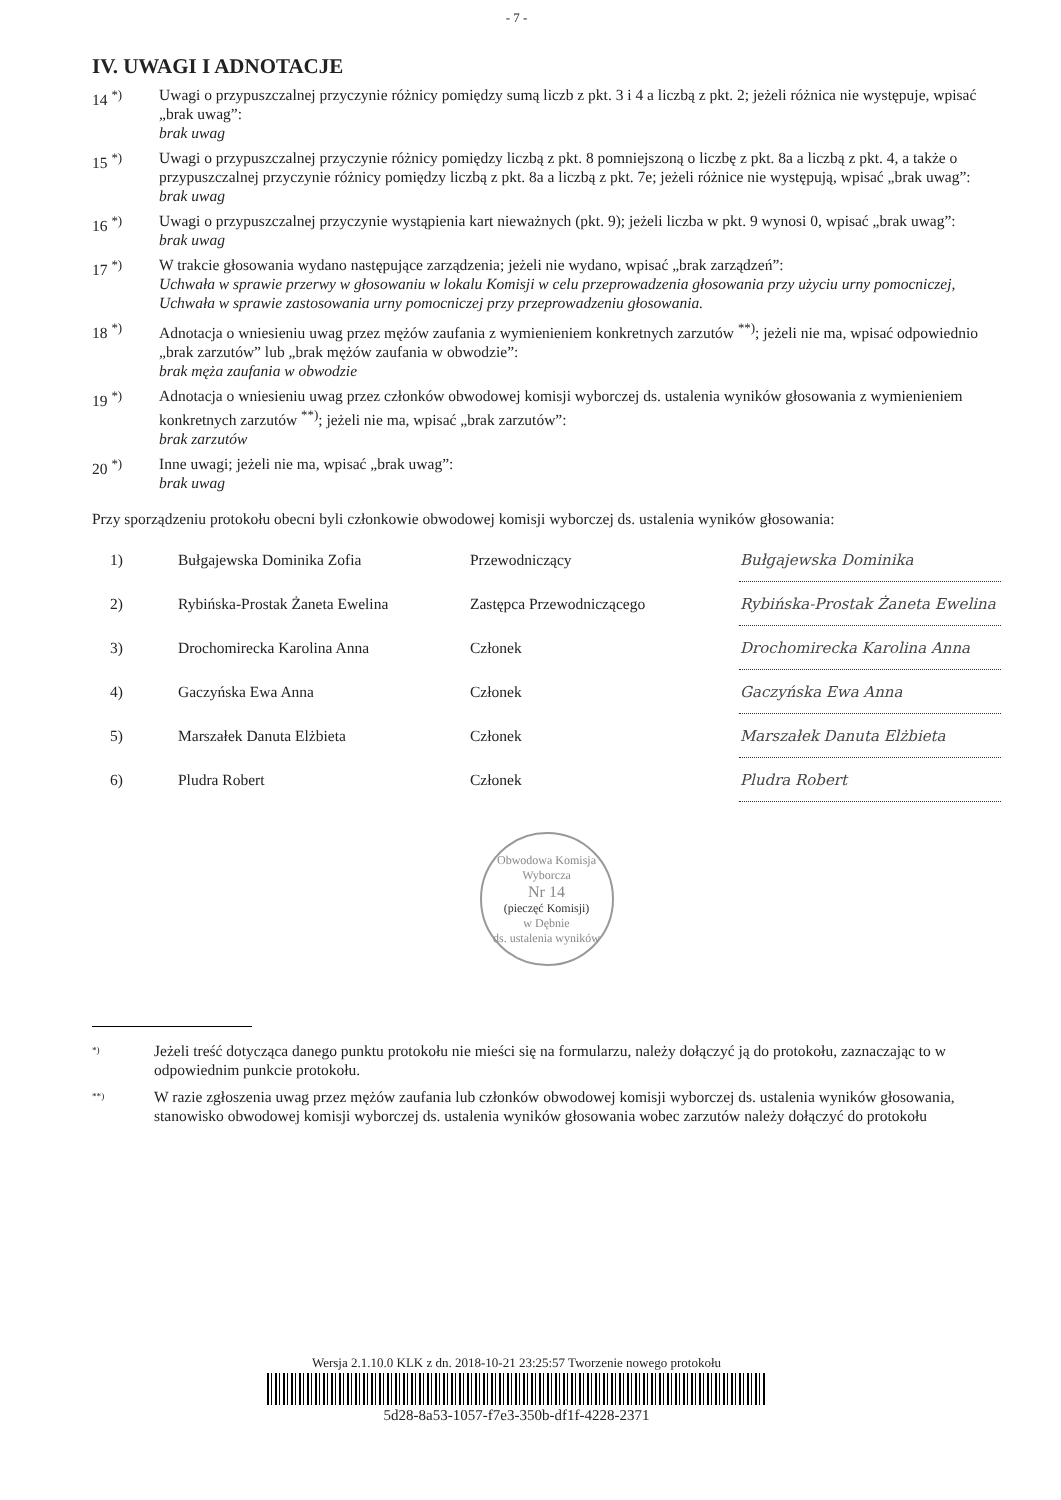- 7 -
IV. UWAGI I ADNOTACJE
14 <sup>*)</sup> Uwagi o przypuszczalnej przyczynie różnicy pomiędzy sumą liczb z pkt. 3 i 4 a liczbą z pkt. 2; jeżeli różnica nie występuje, wpisać „brak uwag”:
brak uwag
15 <sup>*)</sup> Uwagi o przypuszczalnej przyczynie różnicy pomiędzy liczbą z pkt. 8 pomniejszoną o liczbę z pkt. 8a a liczbą z pkt. 4, a także o przypuszczalnej przyczynie różnicy pomiędzy liczbą z pkt. 8a a liczbą z pkt. 7e; jeżeli różnice nie występują, wpisać „brak uwag”:
brak uwag
16 <sup>*)</sup> Uwagi o przypuszczalnej przyczynie wystąpienia kart nieważnych (pkt. 9); jeżeli liczba w pkt. 9 wynosi 0, wpisać „brak uwag”:
brak uwag
17 <sup>*)</sup> W trakcie głosowania wydano następujące zarządzenia; jeżeli nie wydano, wpisać „brak zarządzeń”:
Uchwała w sprawie przerwy w głosowaniu w lokalu Komisji w celu przeprowadzenia głosowania przy użyciu urny pomocniczej, Uchwała w sprawie zastosowania urny pomocniczej przy przeprowadzeniu głosowania.
18 <sup>*)</sup> Adnotacja o wniesieniu uwag przez mężów zaufania z wymienieniem konkretnych zarzutów <sup>**)</sup>; jeżeli nie ma, wpisać odpowiednio „brak zarzutów” lub „brak mężów zaufania w obwodzie”:
brak męża zaufania w obwodzie
19 <sup>*)</sup> Adnotacja o wniesieniu uwag przez członków obwodowej komisji wyborczej ds. ustalenia wyników głosowania z wymienieniem konkretnych zarzutów <sup>**)</sup>; jeżeli nie ma, wpisać „brak zarzutów”:
brak zarzutów
20 <sup>*)</sup> Inne uwagi; jeżeli nie ma, wpisać „brak uwag”:
brak uwag
Przy sporządzeniu protokołu obecni byli członkowie obwodowej komisji wyborczej ds. ustalenia wyników głosowania:
| 1) | Bułgajewska Dominika Zofia | Przewodniczący | Bułgajewska Dominika |
| 2) | Rybińska-Prostak Żaneta Ewelina | Zastępca Przewodniczącego | Rybińska-Prostak Żaneta Ewelina |
| 3) | Drochomirecka Karolina Anna | Członek | Drochomirecka Karolina Anna |
| 4) | Gaczyńska Ewa Anna | Członek | Gaczyńska Ewa Anna |
| 5) | Marszałek Danuta Elżbieta | Członek | Marszałek Danuta Elżbieta |
| 6) | Pludra Robert | Członek | Pludra Robert |
Obwodowa Komisja Wyborcza
Nr 14
(pieczęć Komisji)
w Dębnie
ds. ustalenia wyników
<sup>*)</sup>
Jeżeli treść dotycząca danego punktu protokołu nie mieści się na formularzu, należy dołączyć ją do protokołu, zaznaczając to w odpowiednim punkcie protokołu.
<sup>**)</sup>
W razie zgłoszenia uwag przez mężów zaufania lub członków obwodowej komisji wyborczej ds. ustalenia wyników głosowania, stanowisko obwodowej komisji wyborczej ds. ustalenia wyników głosowania wobec zarzutów należy dołączyć do protokołu
Wersja 2.1.10.0 KLK z dn. 2018-10-21 23:25:57 Tworzenie nowego protokołu
5d28-8a53-1057-f7e3-350b-df1f-4228-2371